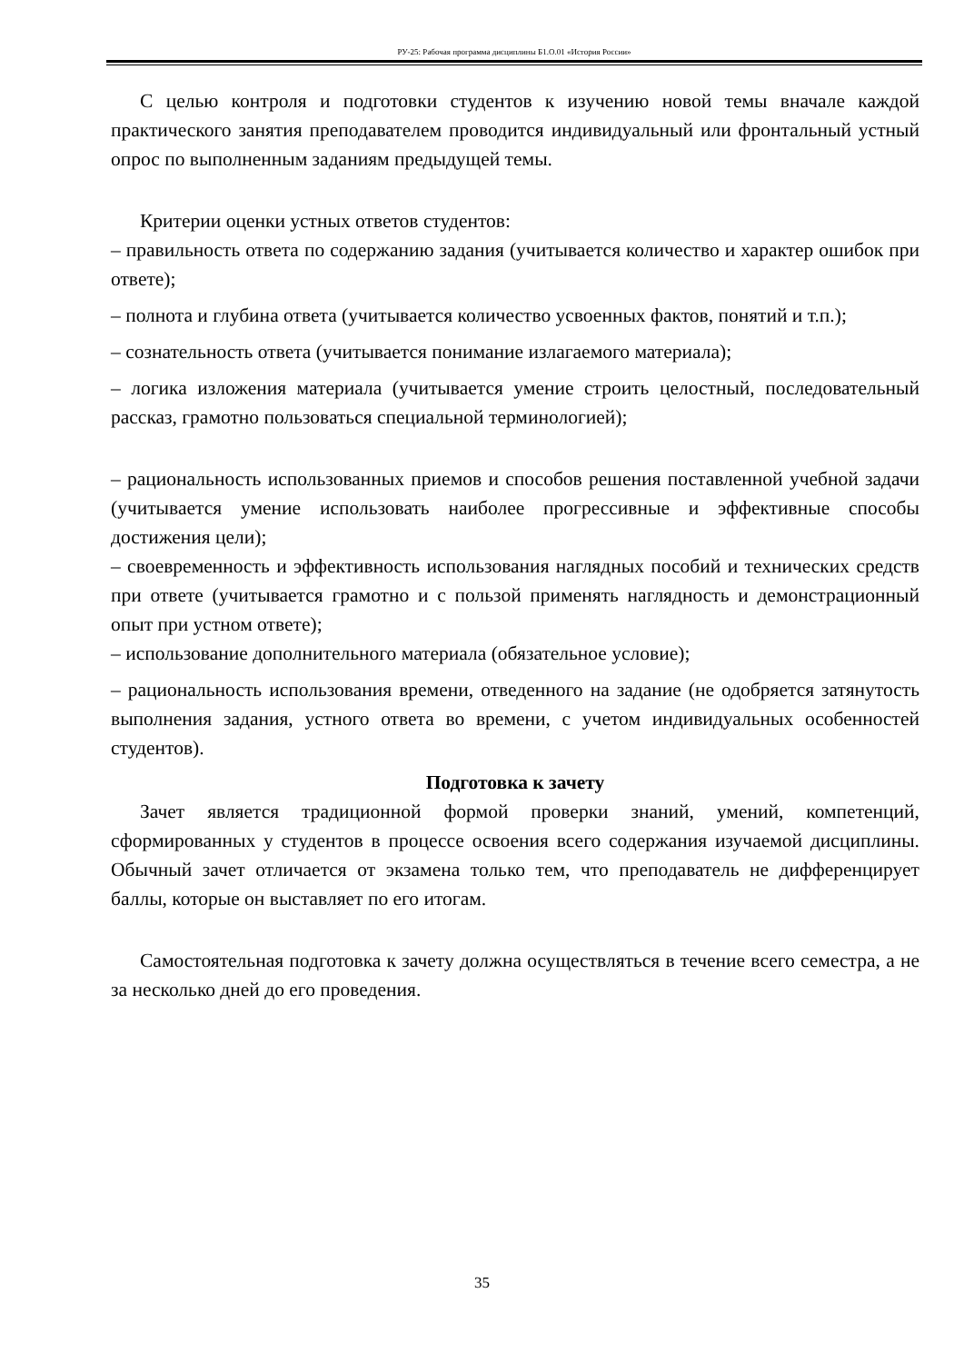РУ-25: Рабочая программа дисциплины Б1.О.01 «История России»
С целью контроля и подготовки студентов к изучению новой темы вначале каждой практического занятия преподавателем проводится индивидуальный или фронтальный устный опрос по выполненным заданиям предыдущей темы.
Критерии оценки устных ответов студентов:
– правильность ответа по содержанию задания (учитывается количество и характер ошибок при ответе);
– полнота и глубина ответа (учитывается количество усвоенных фактов, понятий и т.п.);
– сознательность ответа (учитывается понимание излагаемого материала);
– логика изложения материала (учитывается умение строить целостный, последовательный рассказ, грамотно пользоваться специальной терминологией);
– рациональность использованных приемов и способов решения поставленной учебной задачи (учитывается умение использовать наиболее прогрессивные и эффективные способы достижения цели);
– своевременность и эффективность использования наглядных пособий и технических средств при ответе (учитывается грамотно и с пользой применять наглядность и демонстрационный опыт при устном ответе);
– использование дополнительного материала (обязательное условие);
– рациональность использования времени, отведенного на задание (не одобряется затянутость выполнения задания, устного ответа во времени, с учетом индивидуальных особенностей студентов).
Подготовка к зачету
Зачет является традиционной формой проверки знаний, умений, компетенций, сформированных у студентов в процессе освоения всего содержания изучаемой дисциплины. Обычный зачет отличается от экзамена только тем, что преподаватель не дифференцирует баллы, которые он выставляет по его итогам.
Самостоятельная подготовка к зачету должна осуществляться в течение всего семестра, а не за несколько дней до его проведения.
35